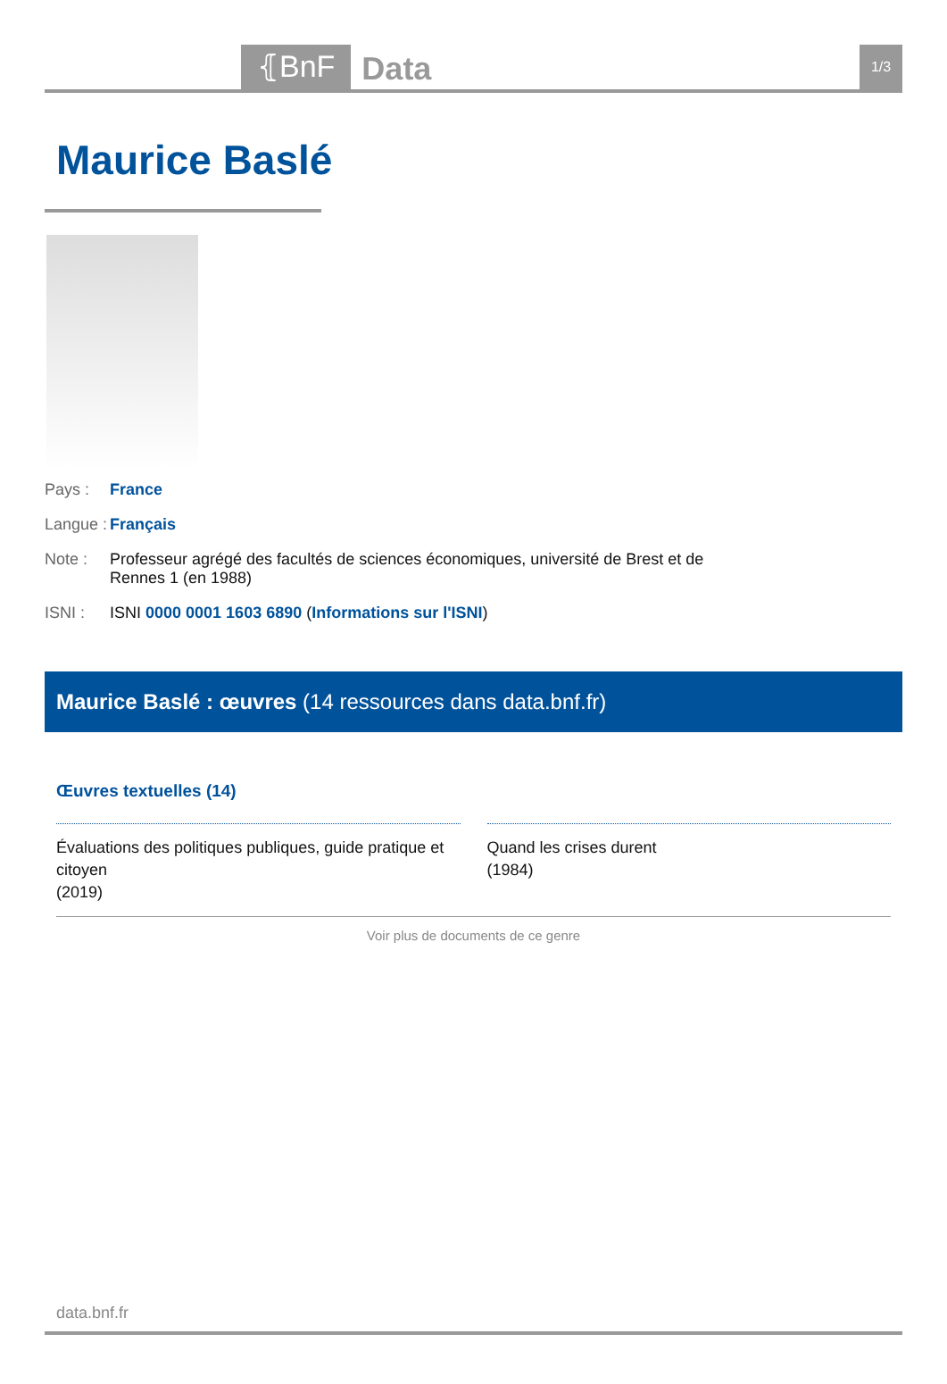⦃BnF
Data
1/3
Maurice Baslé
Pays : France
Langue :
Français
Note : Professeur agrégé des facultés de sciences économiques, université de Brest et de
Rennes 1 (en 1988)
ISNI : ISNI 0000 0001 1603 6890 (Informations sur l'ISNI)
Maurice Baslé : œuvres (14 ressources dans data.bnf.fr)
Œuvres textuelles (14)
Évaluations des politiques publiques, guide pratique et citoyen
(2019)
Quand les crises durent
(1984)
Voir plus de documents de ce genre
data.bnf.fr